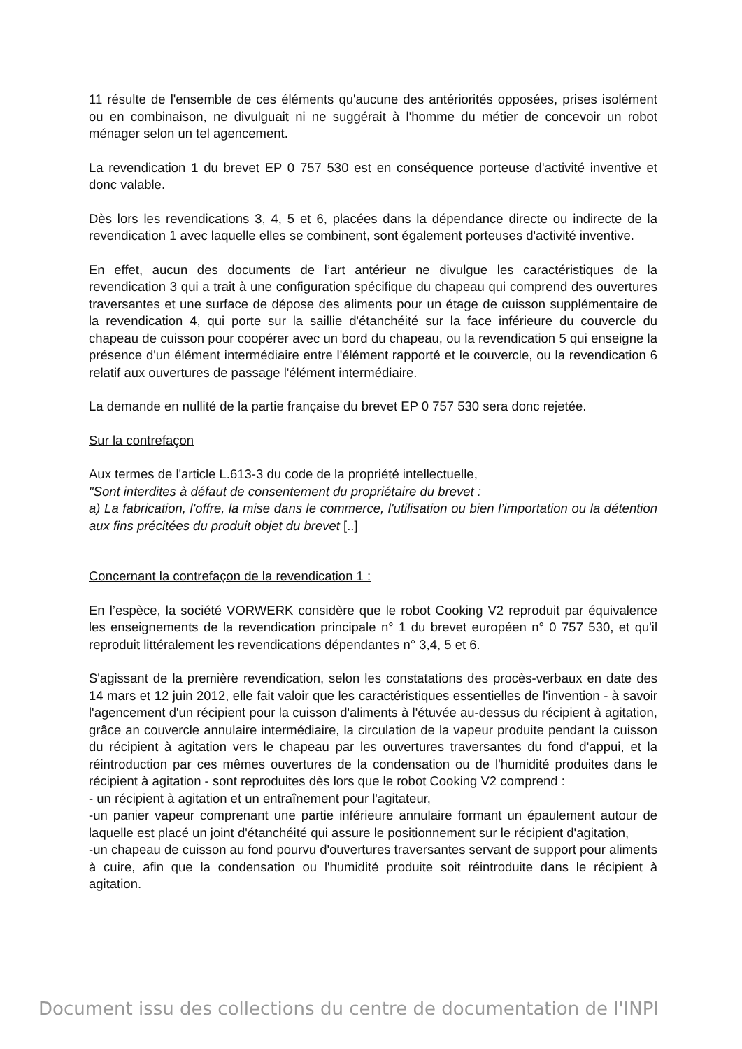11 résulte de l'ensemble de ces éléments qu'aucune des antériorités opposées, prises isolément ou en combinaison, ne divulguait ni ne suggérait à l'homme du métier de concevoir un robot ménager selon un tel agencement.
La revendication 1 du brevet EP 0 757 530 est en conséquence porteuse d'activité inventive et donc valable.
Dès lors les revendications 3, 4, 5 et 6, placées dans la dépendance directe ou indirecte de la revendication 1 avec laquelle elles se combinent, sont également porteuses d'activité inventive.
En effet, aucun des documents de l’art antérieur ne divulgue les caractéristiques de la revendication 3 qui a trait à une configuration spécifique du chapeau qui comprend des ouvertures traversantes et une surface de dépose des aliments pour un étage de cuisson supplémentaire de la revendication 4, qui porte sur la saillie d'étanchéité sur la face inférieure du couvercle du chapeau de cuisson pour coopérer avec un bord du chapeau, ou la revendication 5 qui enseigne la présence d'un élément intermédiaire entre l'élément rapporté et le couvercle, ou la revendication 6 relatif aux ouvertures de passage l'élément intermédiaire.
La demande en nullité de la partie française du brevet EP 0 757 530 sera donc rejetée.
Sur la contrefaçon
Aux termes de l'article L.613-3 du code de la propriété intellectuelle,
"Sont interdites à défaut de consentement du propriétaire du brevet :
a) La fabrication, l'offre, la mise dans le commerce, l'utilisation ou bien l’importation ou la détention aux fins précitées du produit objet du brevet [..]
Concernant la contrefaçon de la revendication 1 :
En l’espèce, la société VORWERK considère que le robot Cooking V2 reproduit par équivalence les enseignements de la revendication principale n° 1 du brevet européen n° 0 757 530, et qu'il reproduit littéralement les revendications dépendantes n° 3,4, 5 et 6.
S'agissant de la première revendication, selon les constatations des procès-verbaux en date des 14 mars et 12 juin 2012, elle fait valoir que les caractéristiques essentielles de l'invention - à savoir l'agencement d'un récipient pour la cuisson d'aliments à l'étuvée au-dessus du récipient à agitation, grâce an couvercle annulaire intermédiaire, la circulation de la vapeur produite pendant la cuisson du récipient à agitation vers le chapeau par les ouvertures traversantes du fond d'appui, et la réintroduction par ces mêmes ouvertures de la condensation ou de l'humidité produites dans le récipient à agitation - sont reproduites dès lors que le robot Cooking V2 comprend :
- un récipient à agitation et un entraînement pour l'agitateur,
-un panier vapeur comprenant une partie inférieure annulaire formant un épaulement autour de laquelle est placé un joint d'étanchéité qui assure le positionnement sur le récipient d'agitation,
-un chapeau de cuisson au fond pourvu d'ouvertures traversantes servant de support pour aliments à cuire, afin que la condensation ou l'humidité produite soit réintroduite dans le récipient à agitation.
Document issu des collections du centre de documentation de l'INPI